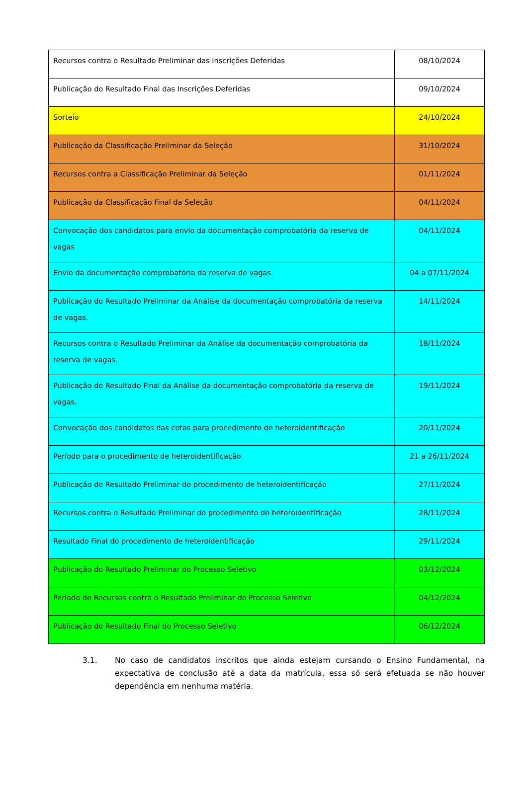| Recursos contra o Resultado Preliminar das Inscrições Deferidas | 08/10/2024 |
| Publicação do Resultado Final das Inscrições Deferidas | 09/10/2024 |
| Sorteio | 24/10/2024 |
| Publicação da Classificação Preliminar da Seleção | 31/10/2024 |
| Recursos contra a Classificação Preliminar da Seleção | 01/11/2024 |
| Publicação da Classificação Final da Seleção | 04/11/2024 |
| Convocação dos candidatos para envio da documentação comprobatória da reserva de vagas | 04/11/2024 |
| Envio da documentação comprobatória da reserva de vagas. | 04 a 07/11/2024 |
| Publicação do Resultado Preliminar da Análise da documentação comprobatória da reserva de vagas. | 14/11/2024 |
| Recursos contra o Resultado Preliminar da Análise da documentação comprobatória da reserva de vagas. | 18/11/2024 |
| Publicação do Resultado Final da Análise da documentação comprobatória da reserva de vagas. | 19/11/2024 |
| Convocação dos candidatos das cotas para procedimento de heteroidentificação | 20/11/2024 |
| Período para o procedimento de heteroidentificação | 21 a 26/11/2024 |
| Publicação do Resultado Preliminar do procedimento de heteroidentificação | 27/11/2024 |
| Recursos contra o Resultado Preliminar do procedimento de heteroidentificação | 28/11/2024 |
| Resultado Final do procedimento de heteroidentificação | 29/11/2024 |
| Publicação do Resultado Preliminar do Processo Seletivo | 03/12/2024 |
| Período de Recursos contra o Resultado Preliminar do Processo Seletivo | 04/12/2024 |
| Publicação do Resultado Final do Processo Seletivo | 06/12/2024 |
3.1. No caso de candidatos inscritos que ainda estejam cursando o Ensino Fundamental, na expectativa de conclusão até a data da matrícula, essa só será efetuada se não houver dependência em nenhuma matéria.